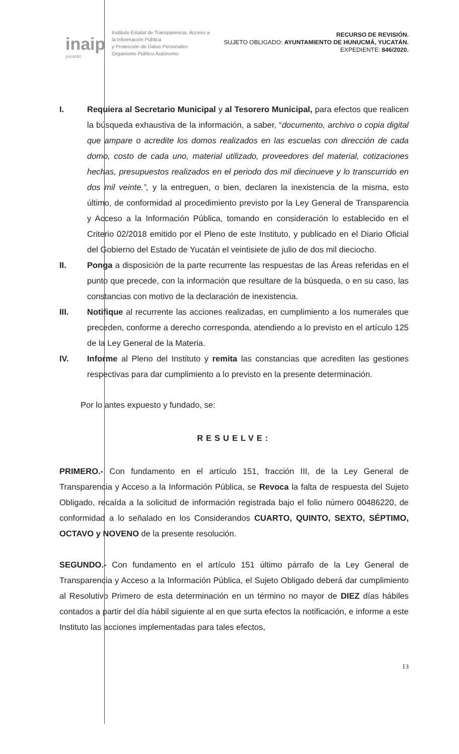inaip
yucatán
Instituto Estatal de Transparencia, Acceso a la Información Pública
y Protección de Datos Personales
Organismo Público Autónomo
RECURSO DE REVISIÓN.
SUJETO OBLIGADO: AYUNTAMIENTO DE HUNUCMÁ, YUCATÁN.
EXPEDIENTE: 846/2020.
I. Requiera al Secretario Municipal y al Tesorero Municipal, para efectos que realicen la búsqueda exhaustiva de la información, a saber, “documento, archivo o copia digital que ampare o acredite los domos realizados en las escuelas con dirección de cada domo, costo de cada uno, material utilizado, proveedores del material, cotizaciones hechas, presupuestos realizados en el periodo dos mil diecinueve y lo transcurrido en dos mil veinte.”, y la entreguen, o bien, declaren la inexistencia de la misma, esto último, de conformidad al procedimiento previsto por la Ley General de Transparencia y Acceso a la Información Pública, tomando en consideración lo establecido en el Criterio 02/2018 emitido por el Pleno de este Instituto, y publicado en el Diario Oficial del Gobierno del Estado de Yucatán el veintisiete de julio de dos mil dieciocho.
II. Ponga a disposición de la parte recurrente las respuestas de las Áreas referidas en el punto que precede, con la información que resultare de la búsqueda, o en su caso, las constancias con motivo de la declaración de inexistencia.
III. Notifique al recurrente las acciones realizadas, en cumplimiento a los numerales que preceden, conforme a derecho corresponda, atendiendo a lo previsto en el artículo 125 de la Ley General de la Materia.
IV. Informe al Pleno del Instituto y remita las constancias que acrediten las gestiones respectivas para dar cumplimiento a lo previsto en la presente determinación.
Por lo antes expuesto y fundado, se:
RESUELVE:
PRIMERO.- Con fundamento en el artículo 151, fracción III, de la Ley General de Transparencia y Acceso a la Información Pública, se Revoca la falta de respuesta del Sujeto Obligado, recaída a la solicitud de información registrada bajo el folio número 00486220, de conformidad a lo señalado en los Considerandos CUARTO, QUINTO, SEXTO, SÉPTIMO, OCTAVO y NOVENO de la presente resolución.
SEGUNDO.- Con fundamento en el artículo 151 último párrafo de la Ley General de Transparencia y Acceso a la Información Pública, el Sujeto Obligado deberá dar cumplimiento al Resolutivo Primero de esta determinación en un término no mayor de DIEZ días hábiles contados a partir del día hábil siguiente al en que surta efectos la notificación, e informe a este Instituto las acciones implementadas para tales efectos,
13